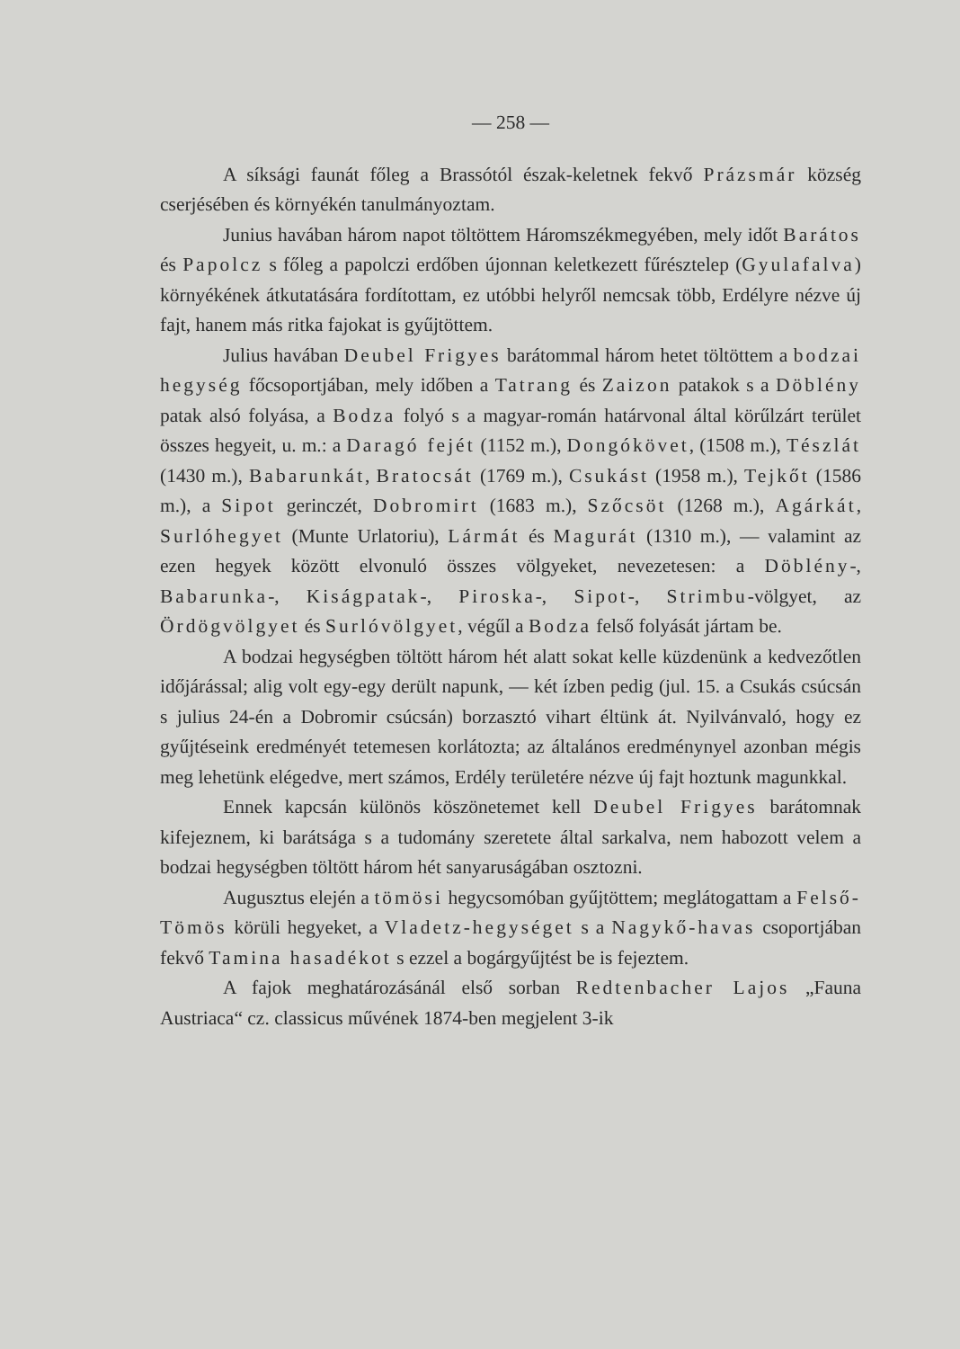— 258 —
A síksági faunát főleg a Brassótól észak-keletnek fekvő Prázsmár község cserjésében és környékén tanulmányoztam.
Junius havában három napot töltöttem Háromszékmegyében, mely időt Barátos és Papolcz s főleg a papolczi erdőben újonnan keletkezett fűrésztelep (Gyulafalva) környékének átkutatására fordítottam, ez utóbbi helyről nemcsak több, Erdélyre nézve új fajt, hanem más ritka fajokat is gyűjtöttem.
Julius havában Deubel Frigyes barátommal három hetet töltöttem a bodzai hegység főcsoportjában, mely időben a Tatrang és Zaizon patakok s a Döblény patak alsó folyása, a Bodza folyó s a magyar-román határvonal által körűlzárt terület összes hegyeit, u. m.: a Daragó fejét (1152 m.), Dongókövet, (1508 m.), Tészlát (1430 m.), Babarunkát, Bratocsát (1769 m.), Csukást (1958 m.), Tejkőt (1586 m.), a Sipot gerinczét, Dobromirt (1683 m.), Szőcsöt (1268 m.), Agárkát, Surlóhegyet (Munte Urlatoriu), Lármát és Magurát (1310 m.), — valamint az ezen hegyek között elvonuló összes völgyeket, nevezetesen: a Döblény-, Babarunka-, Kiságpatak-, Piroska-, Sipot-, Strimbu-völgyet, az Ördögvölgyet és Surlóvölgyet, végűl a Bodza felső folyását jártam be.
A bodzai hegységben töltött három hét alatt sokat kelle küzdenünk a kedvezőtlen időjárással; alig volt egy-egy derült napunk, — két ízben pedig (jul. 15. a Csukás csúcsán s julius 24-én a Dobromir csúcsán) borzasztó vihart éltünk át. Nyilvánvaló, hogy ez gyűjtéseink eredményét tetemesen korlátozta; az általános eredménynyel azonban mégis meg lehetünk elégedve, mert számos, Erdély területére nézve új fajt hoztunk magunkkal.
Ennek kapcsán különös köszönetemet kell Deubel Frigyes barátomnak kifejeznem, ki barátsága s a tudomány szeretete által sarkalva, nem habozott velem a bodzai hegységben töltött három hét sanyaruságában osztozni.
Augusztus elején a tömösi hegycsomóban gyűjtöttem; meglátogattam a Felső-Tömös körüli hegyeket, a Vladetz-hegységet s a Nagykő-havas csoportjában fekvő Tamina hasadékot s ezzel a bogárgyűjtést be is fejeztem.
A fajok meghatározásánál első sorban Redtenbacher Lajos „Fauna Austriaca“ cz. classicus művének 1874-ben megjelent 3-ik